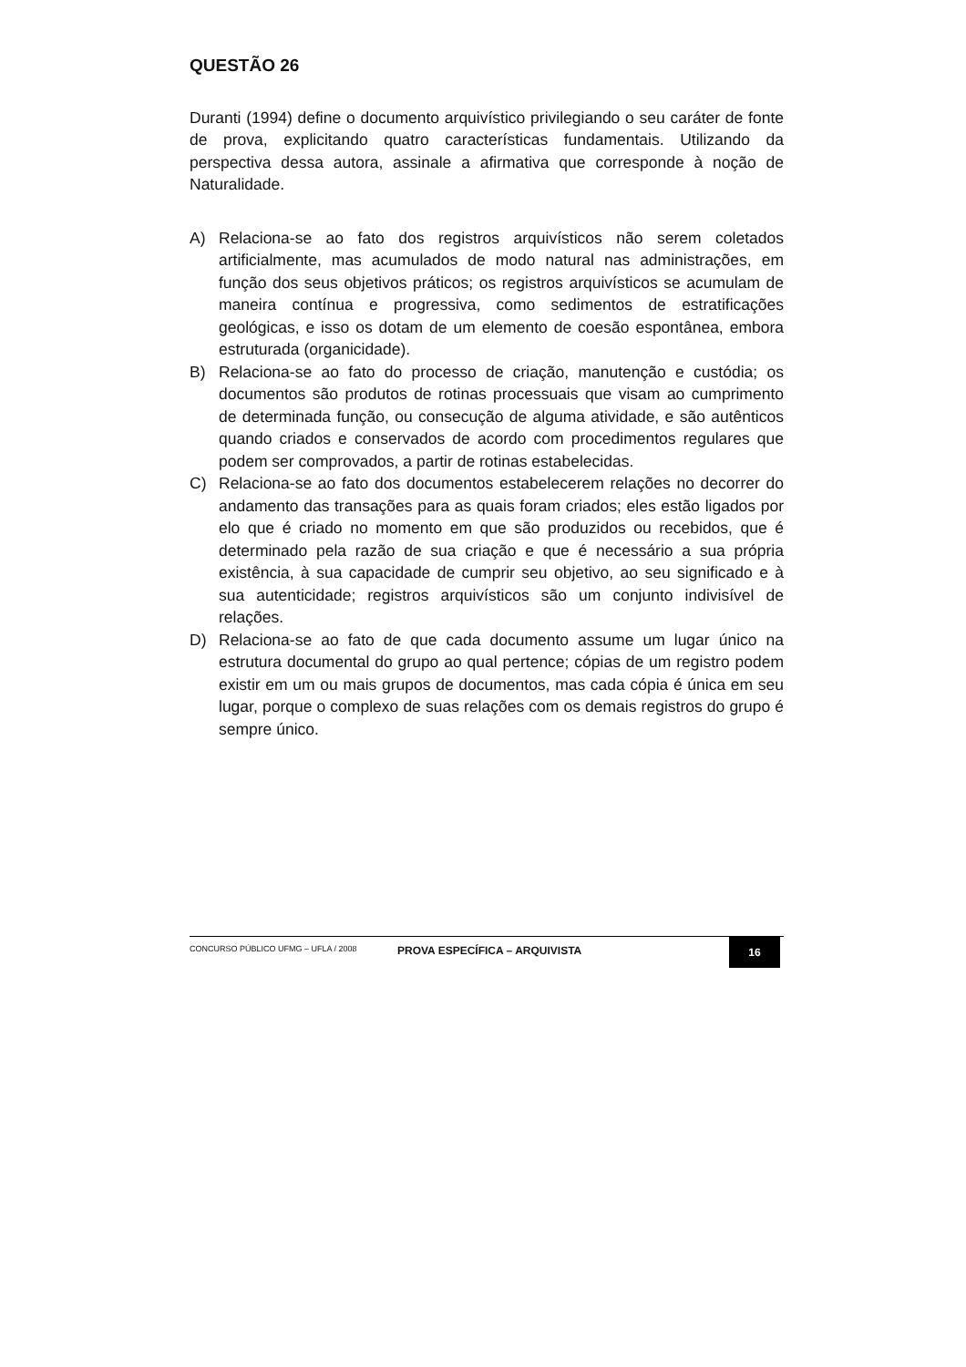QUESTÃO 26
Duranti (1994) define o documento arquivístico privilegiando o seu caráter de fonte de prova, explicitando quatro características fundamentais. Utilizando da perspectiva dessa autora, assinale a afirmativa que corresponde à noção de Naturalidade.
A) Relaciona-se ao fato dos registros arquivísticos não serem coletados artificialmente, mas acumulados de modo natural nas administrações, em função dos seus objetivos práticos; os registros arquivísticos se acumulam de maneira contínua e progressiva, como sedimentos de estratificações geológicas, e isso os dotam de um elemento de coesão espontânea, embora estruturada (organicidade).
B) Relaciona-se ao fato do processo de criação, manutenção e custódia; os documentos são produtos de rotinas processuais que visam ao cumprimento de determinada função, ou consecução de alguma atividade, e são autênticos quando criados e conservados de acordo com procedimentos regulares que podem ser comprovados, a partir de rotinas estabelecidas.
C) Relaciona-se ao fato dos documentos estabelecerem relações no decorrer do andamento das transações para as quais foram criados; eles estão ligados por elo que é criado no momento em que são produzidos ou recebidos, que é determinado pela razão de sua criação e que é necessário a sua própria existência, à sua capacidade de cumprir seu objetivo, ao seu significado e à sua autenticidade; registros arquivísticos são um conjunto indivisível de relações.
D) Relaciona-se ao fato de que cada documento assume um lugar único na estrutura documental do grupo ao qual pertence; cópias de um registro podem existir em um ou mais grupos de documentos, mas cada cópia é única em seu lugar, porque o complexo de suas relações com os demais registros do grupo é sempre único.
CONCURSO PÚBLICO UFMG – UFLA / 2008
PROVA ESPECÍFICA – ARQUIVISTA
16